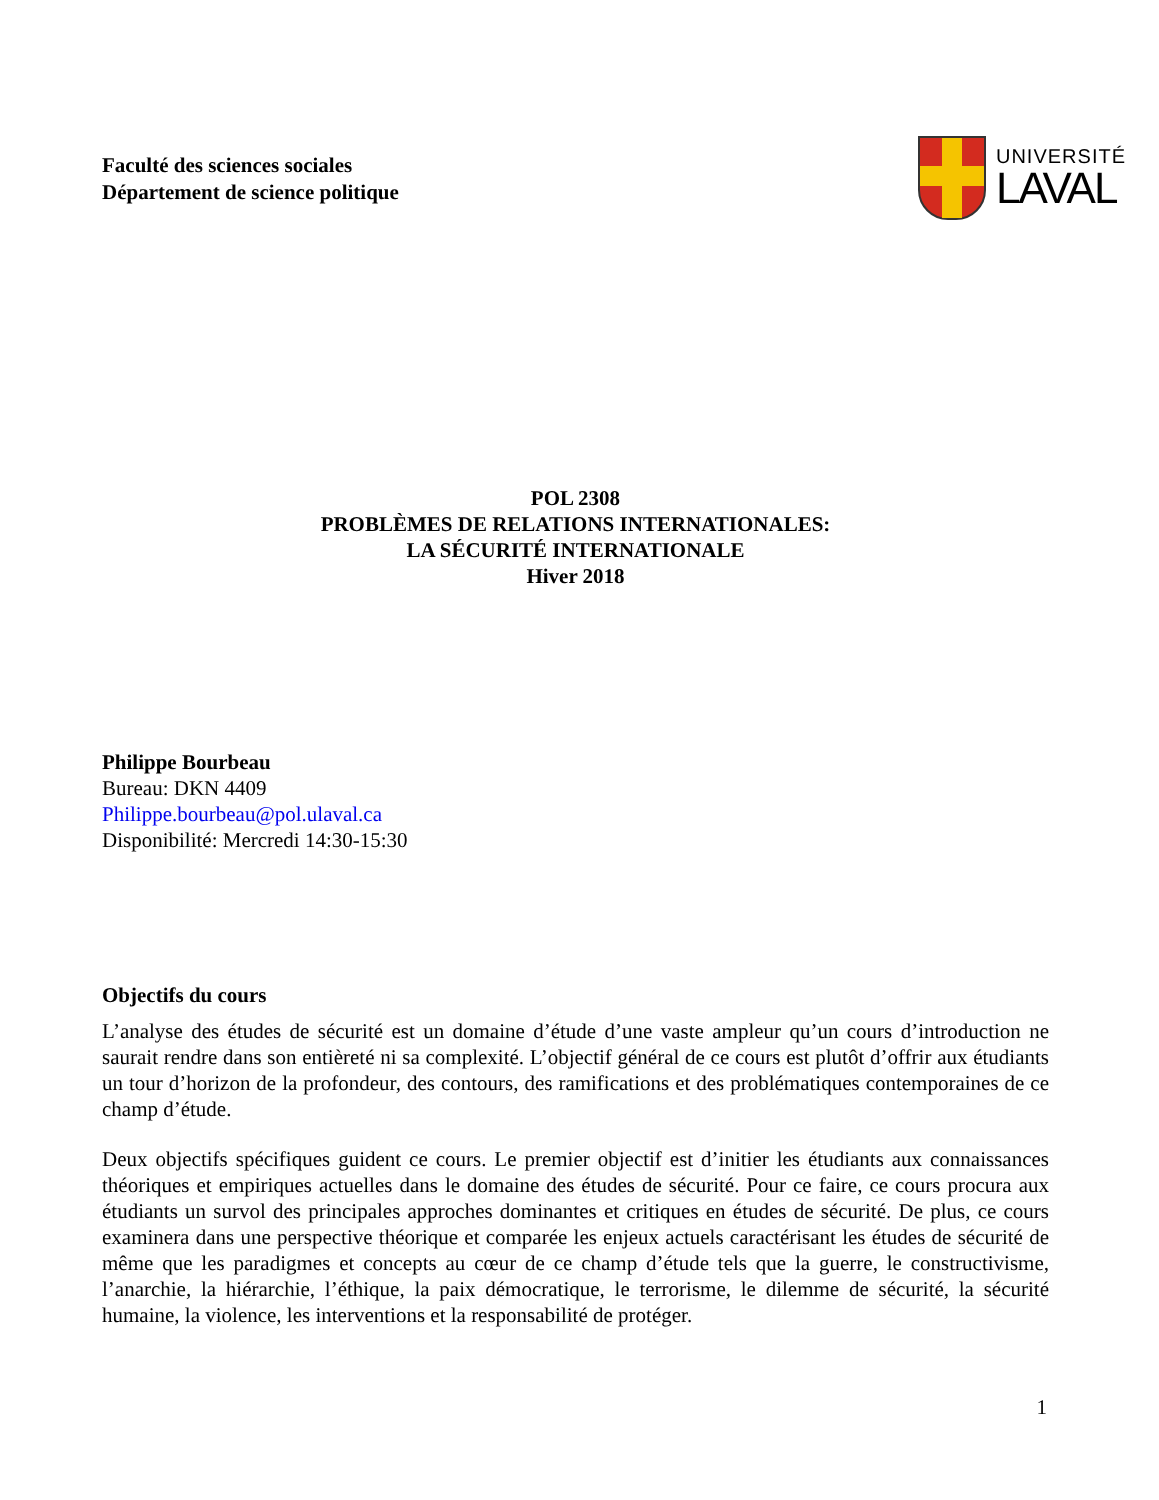Faculté des sciences sociales
Département de science politique
UNIVERSITÉ
LAVAL
POL 2308
PROBLÈMES DE RELATIONS INTERNATIONALES:
LA SÉCURITÉ INTERNATIONALE
Hiver 2018
Philippe Bourbeau
Bureau: DKN 4409
Philippe.bourbeau@pol.ulaval.ca
Disponibilité: Mercredi 14:30-15:30
Objectifs du cours
L’analyse des études de sécurité est un domaine d’étude d’une vaste ampleur qu’un cours d’introduction ne saurait rendre dans son entièreté ni sa complexité. L’objectif général de ce cours est plutôt d’offrir aux étudiants un tour d’horizon de la profondeur, des contours, des ramifications et des problématiques contemporaines de ce champ d’étude.
Deux objectifs spécifiques guident ce cours. Le premier objectif est d’initier les étudiants aux connaissances théoriques et empiriques actuelles dans le domaine des études de sécurité. Pour ce faire, ce cours procura aux étudiants un survol des principales approches dominantes et critiques en études de sécurité. De plus, ce cours examinera dans une perspective théorique et comparée les enjeux actuels caractérisant les études de sécurité de même que les paradigmes et concepts au cœur de ce champ d’étude tels que la guerre, le constructivisme, l’anarchie, la hiérarchie, l’éthique, la paix démocratique, le terrorisme, le dilemme de sécurité, la sécurité humaine, la violence, les interventions et la responsabilité de protéger.
1